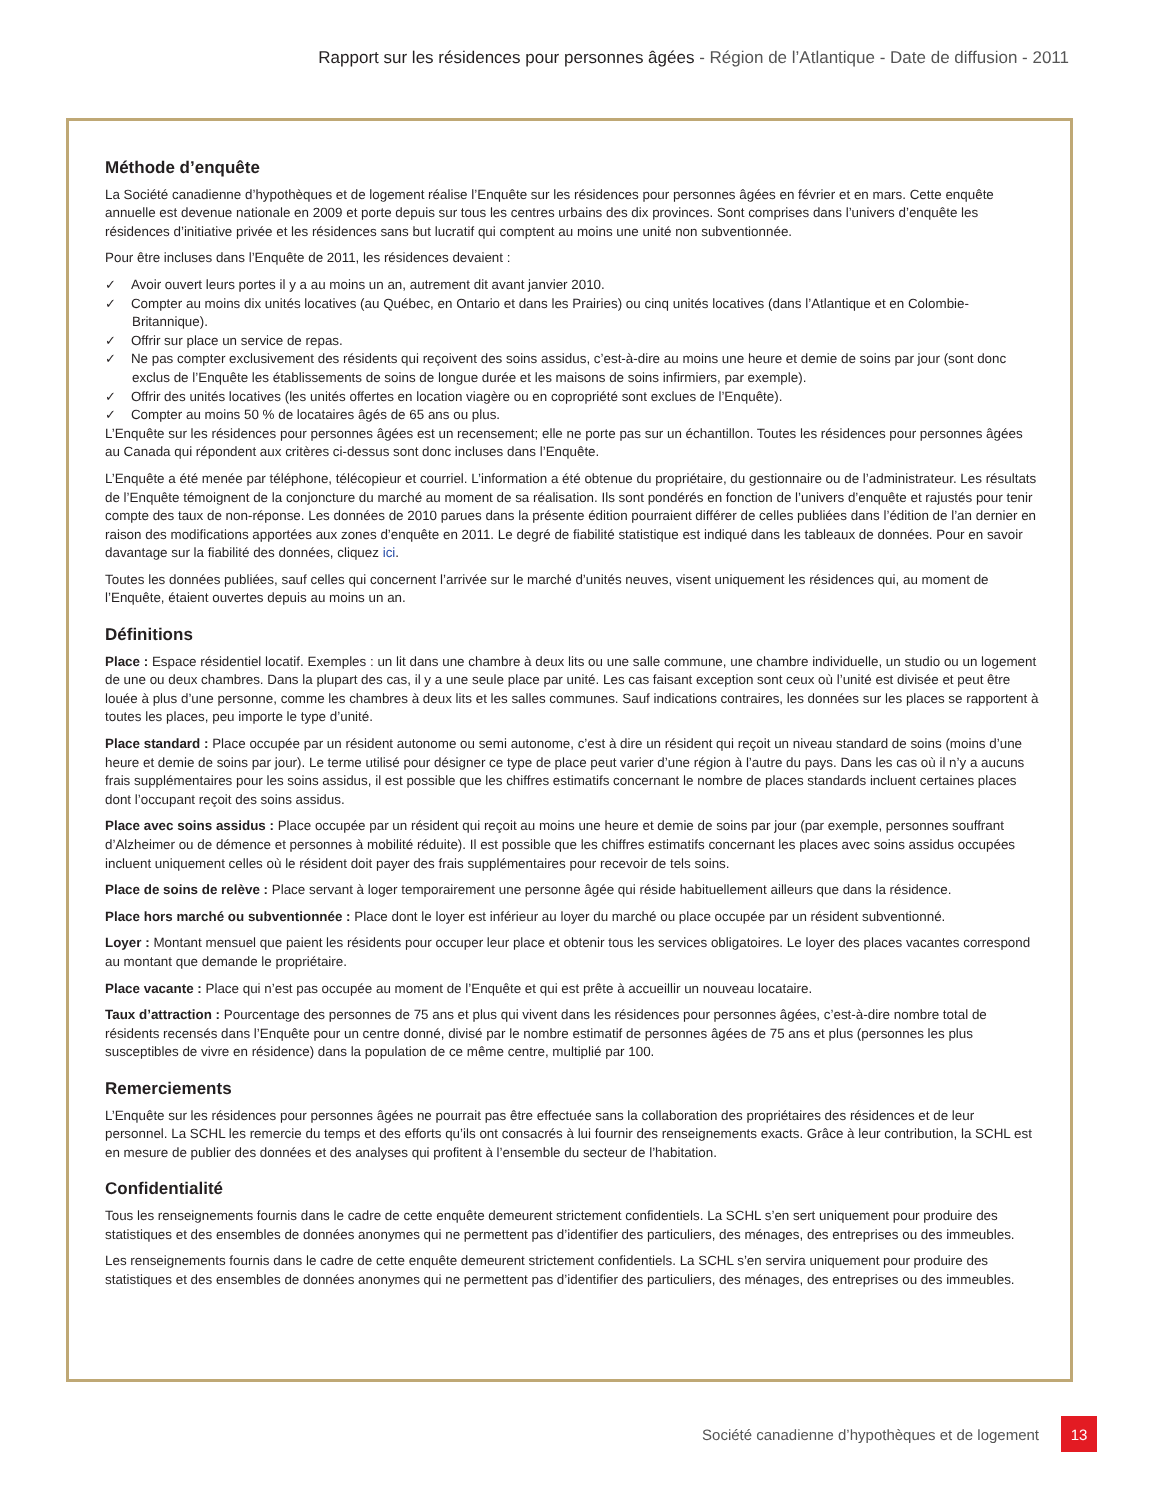Rapport sur les résidences pour personnes âgées - Région de l’Atlantique - Date de diffusion - 2011
Méthode d’enquête
La Société canadienne d’hypothèques et de logement réalise l’Enquête sur les résidences pour personnes âgées en février et en mars. Cette enquête annuelle est devenue nationale en 2009 et porte depuis sur tous les centres urbains des dix provinces. Sont comprises dans l’univers d’enquête les résidences d’initiative privée et les résidences sans but lucratif qui comptent au moins une unité non subventionnée.
Pour être incluses dans l’Enquête de 2011, les résidences devaient :
✓ Avoir ouvert leurs portes il y a au moins un an, autrement dit avant janvier 2010.
✓ Compter au moins dix unités locatives (au Québec, en Ontario et dans les Prairies) ou cinq unités locatives (dans l’Atlantique et en Colombie-Britannique).
✓ Offrir sur place un service de repas.
✓ Ne pas compter exclusivement des résidents qui reçoivent des soins assidus, c’est-à-dire au moins une heure et demie de soins par jour (sont donc exclus de l’Enquête les établissements de soins de longue durée et les maisons de soins infirmiers, par exemple).
✓ Offrir des unités locatives (les unités offertes en location viagère ou en copropriété sont exclues de l’Enquête).
✓ Compter au moins 50 % de locataires âgés de 65 ans ou plus.
L’Enquête sur les résidences pour personnes âgées est un recensement; elle ne porte pas sur un échantillon. Toutes les résidences pour personnes âgées au Canada qui répondent aux critères ci-dessus sont donc incluses dans l’Enquête.
L’Enquête a été menée par téléphone, télécopieur et courriel. L’information a été obtenue du propriétaire, du gestionnaire ou de l’administrateur. Les résultats de l’Enquête témoignent de la conjoncture du marché au moment de sa réalisation. Ils sont pondérés en fonction de l’univers d’enquête et rajustés pour tenir compte des taux de non-réponse. Les données de 2010 parues dans la présente édition pourraient différer de celles publiées dans l’édition de l’an dernier en raison des modifications apportées aux zones d’enquête en 2011. Le degré de fiabilité statistique est indiqué dans les tableaux de données. Pour en savoir davantage sur la fiabilité des données, cliquez ici.
Toutes les données publiées, sauf celles qui concernent l’arrivée sur le marché d’unités neuves, visent uniquement les résidences qui, au moment de l’Enquête, étaient ouvertes depuis au moins un an.
Définitions
Place : Espace résidentiel locatif. Exemples : un lit dans une chambre à deux lits ou une salle commune, une chambre individuelle, un studio ou un logement de une ou deux chambres. Dans la plupart des cas, il y a une seule place par unité. Les cas faisant exception sont ceux où l’unité est divisée et peut être louée à plus d’une personne, comme les chambres à deux lits et les salles communes. Sauf indications contraires, les données sur les places se rapportent à toutes les places, peu importe le type d’unité.
Place standard : Place occupée par un résident autonome ou semi autonome, c’est à dire un résident qui reçoit un niveau standard de soins (moins d’une heure et demie de soins par jour). Le terme utilisé pour désigner ce type de place peut varier d’une région à l’autre du pays. Dans les cas où il n’y a aucuns frais supplémentaires pour les soins assidus, il est possible que les chiffres estimatifs concernant le nombre de places standards incluent certaines places dont l’occupant reçoit des soins assidus.
Place avec soins assidus : Place occupée par un résident qui reçoit au moins une heure et demie de soins par jour (par exemple, personnes souffrant d’Alzheimer ou de démence et personnes à mobilité réduite). Il est possible que les chiffres estimatifs concernant les places avec soins assidus occupées incluent uniquement celles où le résident doit payer des frais supplémentaires pour recevoir de tels soins.
Place de soins de relève : Place servant à loger temporairement une personne âgée qui réside habituellement ailleurs que dans la résidence.
Place hors marché ou subventionnée : Place dont le loyer est inférieur au loyer du marché ou place occupée par un résident subventionné.
Loyer : Montant mensuel que paient les résidents pour occuper leur place et obtenir tous les services obligatoires. Le loyer des places vacantes correspond au montant que demande le propriétaire.
Place vacante : Place qui n’est pas occupée au moment de l’Enquête et qui est prête à accueillir un nouveau locataire.
Taux d’attraction : Pourcentage des personnes de 75 ans et plus qui vivent dans les résidences pour personnes âgées, c’est-à-dire nombre total de résidents recensés dans l’Enquête pour un centre donné, divisé par le nombre estimatif de personnes âgées de 75 ans et plus (personnes les plus susceptibles de vivre en résidence) dans la population de ce même centre, multiplié par 100.
Remerciements
L’Enquête sur les résidences pour personnes âgées ne pourrait pas être effectuée sans la collaboration des propriétaires des résidences et de leur personnel. La SCHL les remercie du temps et des efforts qu’ils ont consacrés à lui fournir des renseignements exacts. Grâce à leur contribution, la SCHL est en mesure de publier des données et des analyses qui profitent à l’ensemble du secteur de l’habitation.
Confidentialité
Tous les renseignements fournis dans le cadre de cette enquête demeurent strictement confidentiels. La SCHL s’en sert uniquement pour produire des statistiques et des ensembles de données anonymes qui ne permettent pas d’identifier des particuliers, des ménages, des entreprises ou des immeubles.
Les renseignements fournis dans le cadre de cette enquête demeurent strictement confidentiels. La SCHL s’en servira uniquement pour produire des statistiques et des ensembles de données anonymes qui ne permettent pas d’identifier des particuliers, des ménages, des entreprises ou des immeubles.
Société canadienne d’hypothèques et de logement
13